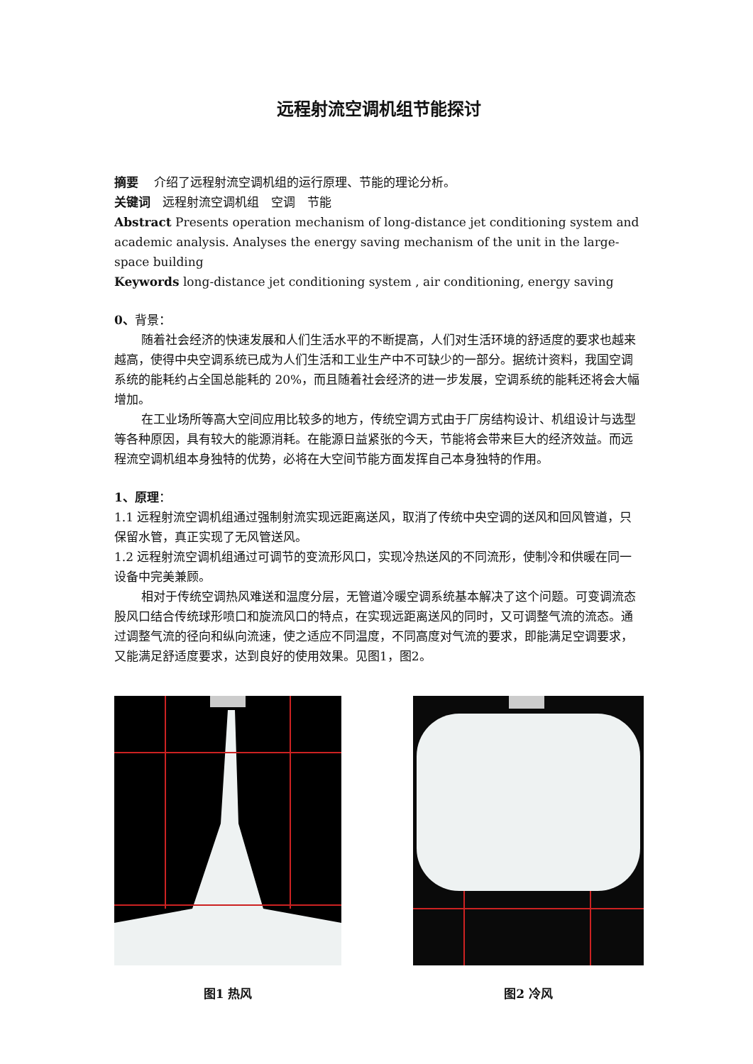远程射流空调机组节能探讨
摘要　 介绍了远程射流空调机组的运行原理、节能的理论分析。
关键词　远程射流空调机组　空调　节能
Abstract Presents operation mechanism of long-distance jet conditioning system and academic analysis. Analyses the energy saving mechanism of the unit in the large-space building
Keywords long-distance jet conditioning system , air conditioning, energy saving
0、背景：
随着社会经济的快速发展和人们生活水平的不断提高，人们对生活环境的舒适度的要求也越来越高，使得中央空调系统已成为人们生活和工业生产中不可缺少的一部分。据统计资料，我国空调系统的能耗约占全国总能耗的 20%，而且随着社会经济的进一步发展，空调系统的能耗还将会大幅增加。
在工业场所等高大空间应用比较多的地方，传统空调方式由于厂房结构设计、机组设计与选型等各种原因，具有较大的能源消耗。在能源日益紧张的今天，节能将会带来巨大的经济效益。而远程流空调机组本身独特的优势，必将在大空间节能方面发挥自己本身独特的作用。
1、原理：
1.1 远程射流空调机组通过强制射流实现远距离送风，取消了传统中央空调的送风和回风管道，只保留水管，真正实现了无风管送风。
1.2 远程射流空调机组通过可调节的变流形风口，实现冷热送风的不同流形，使制冷和供暖在同一设备中完美兼顾。
相对于传统空调热风难送和温度分层，无管道冷暖空调系统基本解决了这个问题。可变调流态股风口结合传统球形喷口和旋流风口的特点，在实现远距离送风的同时，又可调整气流的流态。通过调整气流的径向和纵向流速，使之适应不同温度，不同高度对气流的要求，即能满足空调要求，又能满足舒适度要求，达到良好的使用效果。见图1，图2。
图1 热风 图2 冷风